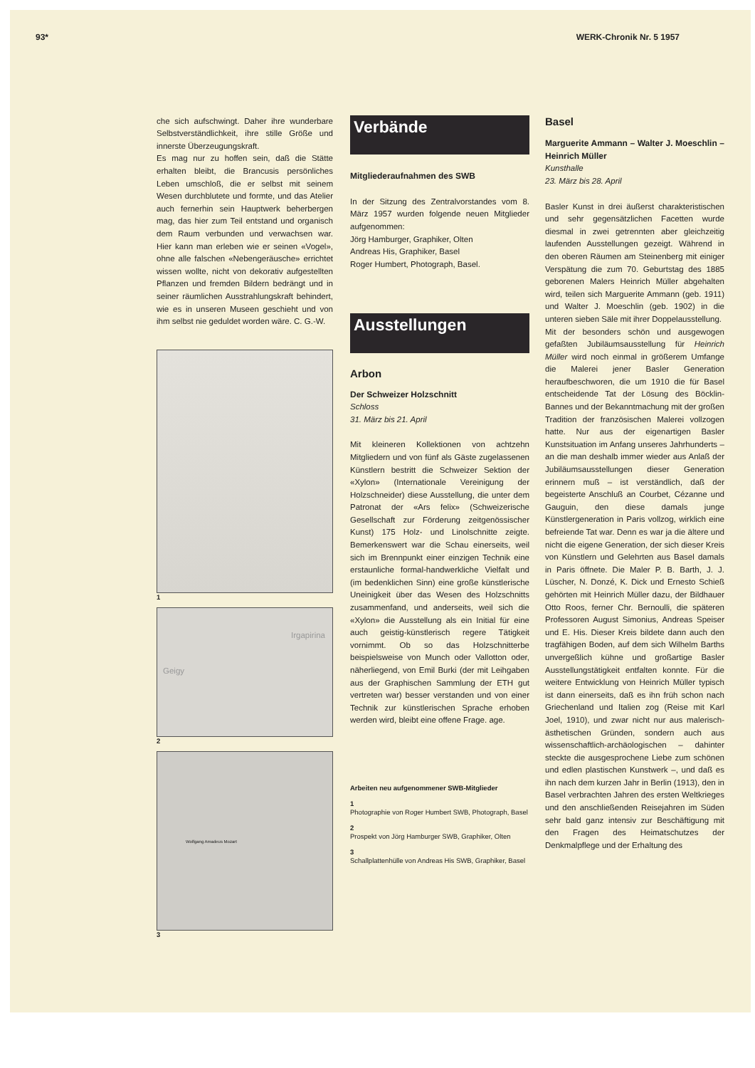93* WERK-Chronik Nr. 5 1957
che sich aufschwingt. Daher ihre wunderbare Selbstverständlichkeit, ihre stille Größe und innerste Überzeugungskraft.
Es mag nur zu hoffen sein, daß die Stätte erhalten bleibt, die Brancusis persönliches Leben umschloß, die er selbst mit seinem Wesen durchblutete und formte, und das Atelier auch fernerhin sein Hauptwerk beherbergen mag, das hier zum Teil entstand und organisch dem Raum verbunden und verwachsen war. Hier kann man erleben wie er seinen «Vogel», ohne alle falschen «Nebengeräusche» errichtet wissen wollte, nicht von dekorativ aufgestellten Pflanzen und fremden Bildern bedrängt und in seiner räumlichen Ausstrahlungskraft behindert, wie es in unseren Museen geschieht und von ihm selbst nie geduldet worden wäre. C. G.-W.
1
Irgapirina
Geigy
2
Wolfgang Amadeus Mozart
3
Verbände
Mitgliederaufnahmen des SWB
In der Sitzung des Zentralvorstandes vom 8. März 1957 wurden folgende neuen Mitglieder aufgenommen:
Jörg Hamburger, Graphiker, Olten
Andreas His, Graphiker, Basel
Roger Humbert, Photograph, Basel.
Ausstellungen
Arbon
Der Schweizer Holzschnitt
Schloss
31. März bis 21. April
Mit kleineren Kollektionen von achtzehn Mitgliedern und von fünf als Gäste zugelassenen Künstlern bestritt die Schweizer Sektion der «Xylon» (Internationale Vereinigung der Holzschneider) diese Ausstellung, die unter dem Patronat der «Ars felix» (Schweizerische Gesellschaft zur Förderung zeitgenössischer Kunst) 175 Holz- und Linolschnitte zeigte. Bemerkenswert war die Schau einerseits, weil sich im Brennpunkt einer einzigen Technik eine erstaunliche formal-handwerkliche Vielfalt und (im bedenklichen Sinn) eine große künstlerische Uneinigkeit über das Wesen des Holzschnitts zusammenfand, und anderseits, weil sich die «Xylon» die Ausstellung als ein Initial für eine auch geistig-künstlerisch regere Tätigkeit vornimmt. Ob so das Holzschnitterbe beispielsweise von Munch oder Vallotton oder, näherliegend, von Emil Burki (der mit Leihgaben aus der Graphischen Sammlung der ETH gut vertreten war) besser verstanden und von einer Technik zur künstlerischen Sprache erhoben werden wird, bleibt eine offene Frage. age.
Arbeiten neu aufgenommener SWB-Mitglieder
1
Photographie von Roger Humbert SWB, Photograph, Basel
2
Prospekt von Jörg Hamburger SWB, Graphiker, Olten
3
Schallplattenhülle von Andreas His SWB, Graphiker, Basel
Basel
Marguerite Ammann – Walter J. Moeschlin – Heinrich Müller
Kunsthalle
23. März bis 28. April
Basler Kunst in drei äußerst charakteristischen und sehr gegensätzlichen Facetten wurde diesmal in zwei getrennten aber gleichzeitig laufenden Ausstellungen gezeigt. Während in den oberen Räumen am Steinenberg mit einiger Verspätung die zum 70. Geburtstag des 1885 geborenen Malers Heinrich Müller abgehalten wird, teilen sich Marguerite Ammann (geb. 1911) und Walter J. Moeschlin (geb. 1902) in die unteren sieben Säle mit ihrer Doppelausstellung.
Mit der besonders schön und ausgewogen gefaßten Jubiläumsausstellung für Heinrich Müller wird noch einmal in größerem Umfange die Malerei jener Basler Generation heraufbeschworen, die um 1910 die für Basel entscheidende Tat der Lösung des Böcklin-Bannes und der Bekanntmachung mit der großen Tradition der französischen Malerei vollzogen hatte. Nur aus der eigenartigen Basler Kunstsituation im Anfang unseres Jahrhunderts – an die man deshalb immer wieder aus Anlaß der Jubiläumsausstellungen dieser Generation erinnern muß – ist verständlich, daß der begeisterte Anschluß an Courbet, Cézanne und Gauguin, den diese damals junge Künstlergeneration in Paris vollzog, wirklich eine befreiende Tat war. Denn es war ja die ältere und nicht die eigene Generation, der sich dieser Kreis von Künstlern und Gelehrten aus Basel damals in Paris öffnete. Die Maler P. B. Barth, J. J. Lüscher, N. Donzé, K. Dick und Ernesto Schieß gehörten mit Heinrich Müller dazu, der Bildhauer Otto Roos, ferner Chr. Bernoulli, die späteren Professoren August Simonius, Andreas Speiser und E. His. Dieser Kreis bildete dann auch den tragfähigen Boden, auf dem sich Wilhelm Barths unvergeßlich kühne und großartige Basler Ausstellungstätigkeit entfalten konnte. Für die weitere Entwicklung von Heinrich Müller typisch ist dann einerseits, daß es ihn früh schon nach Griechenland und Italien zog (Reise mit Karl Joel, 1910), und zwar nicht nur aus malerisch-ästhetischen Gründen, sondern auch aus wissenschaftlich-archäologischen – dahinter steckte die ausgesprochene Liebe zum schönen und edlen plastischen Kunstwerk –, und daß es ihn nach dem kurzen Jahr in Berlin (1913), den in Basel verbrachten Jahren des ersten Weltkrieges und den anschließenden Reisejahren im Süden sehr bald ganz intensiv zur Beschäftigung mit den Fragen des Heimatschutzes der Denkmalpflege und der Erhaltung des